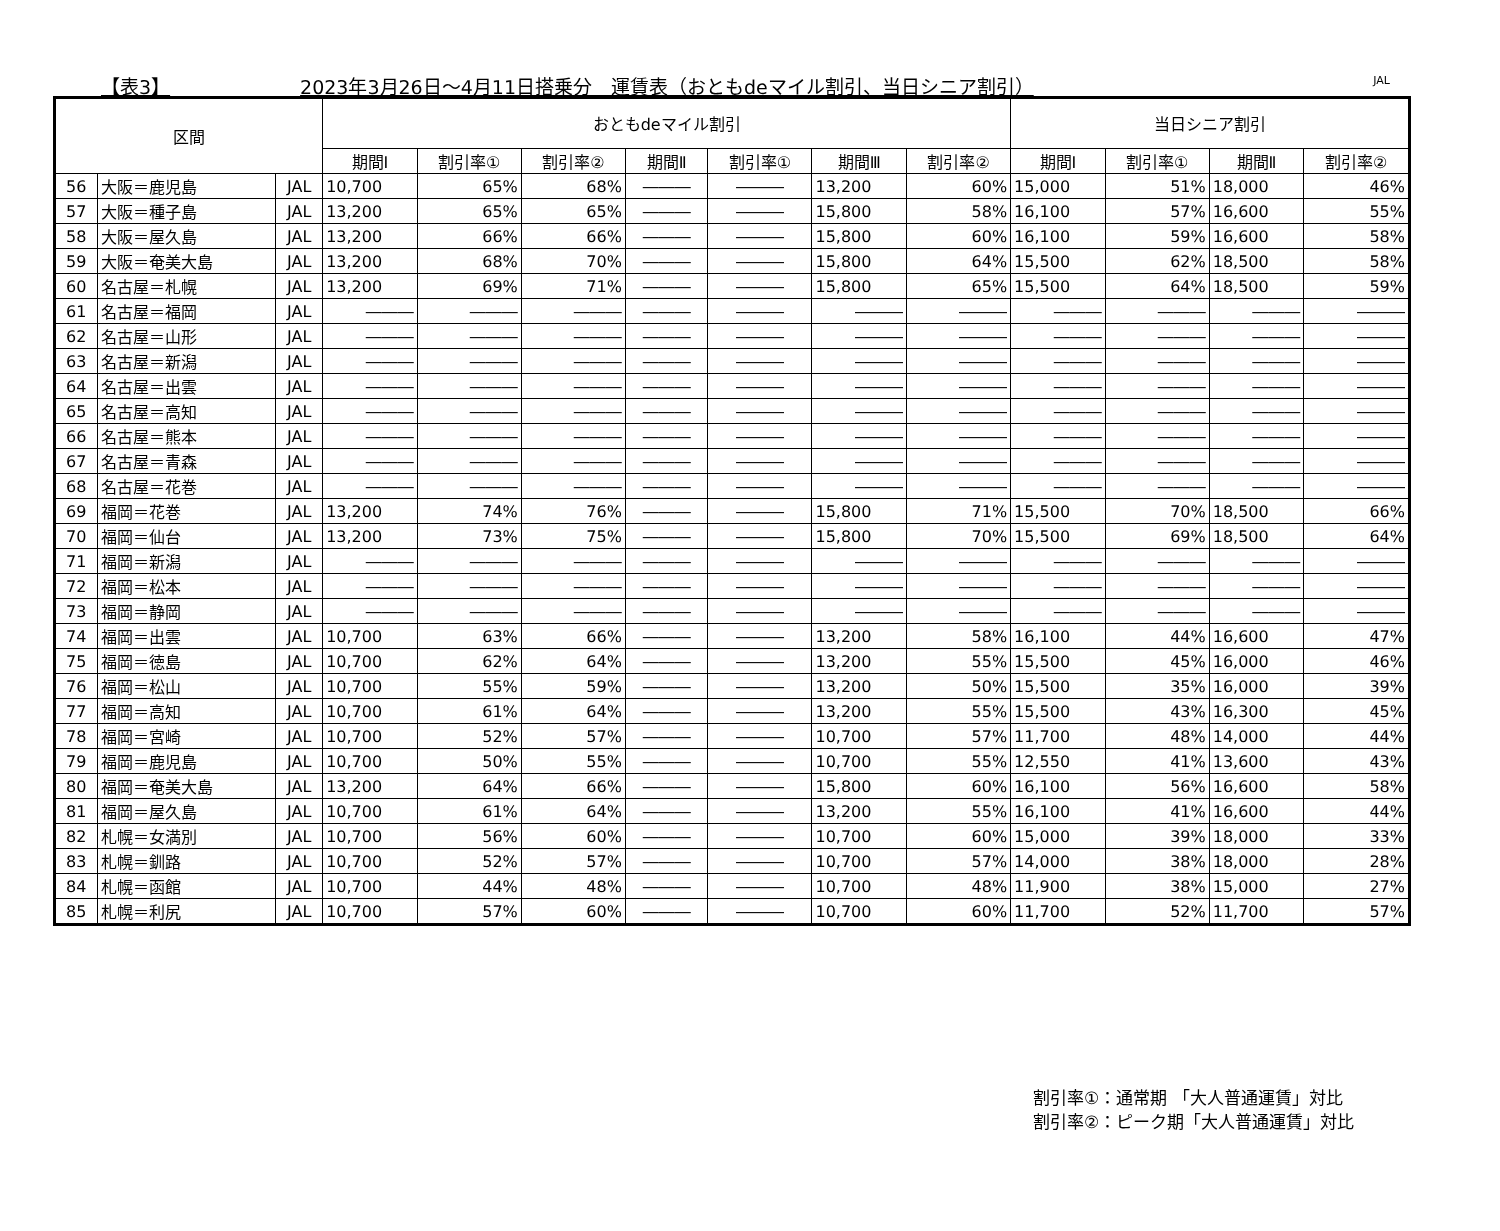【表3】 2023年3月26日～4月11日搭乗分　運賃表（おともdeマイル割引、当日シニア割引） JAL
| 区間 | | | おともdeマイル割引 | | | | | | | 当日シニア割引 | | | |
| --- | --- | --- | --- | --- | --- | --- | --- | --- | --- | --- | --- | --- | --- |
| | | | 期間Ⅰ | 割引率① | 割引率② | 期間Ⅱ | 割引率① | 期間Ⅲ | 割引率② | 期間Ⅰ | 割引率① | 期間Ⅱ | 割引率② |
| 56 | 大阪＝鹿児島 | JAL | 10,700 | 65% | 68% | ――― | ――― | 13,200 | 60% | 15,000 | 51% | 18,000 | 46% |
| 57 | 大阪＝種子島 | JAL | 13,200 | 65% | 65% | ――― | ――― | 15,800 | 58% | 16,100 | 57% | 16,600 | 55% |
| 58 | 大阪＝屋久島 | JAL | 13,200 | 66% | 66% | ――― | ――― | 15,800 | 60% | 16,100 | 59% | 16,600 | 58% |
| 59 | 大阪＝奄美大島 | JAL | 13,200 | 68% | 70% | ――― | ――― | 15,800 | 64% | 15,500 | 62% | 18,500 | 58% |
| 60 | 名古屋＝札幌 | JAL | 13,200 | 69% | 71% | ――― | ――― | 15,800 | 65% | 15,500 | 64% | 18,500 | 59% |
| 61 | 名古屋＝福岡 | JAL | ――― | ――― | ――― | ――― | ――― | ――― | ――― | ――― | ――― | ――― | ――― |
| 62 | 名古屋＝山形 | JAL | ――― | ――― | ――― | ――― | ――― | ――― | ――― | ――― | ――― | ――― | ――― |
| 63 | 名古屋＝新潟 | JAL | ――― | ――― | ――― | ――― | ――― | ――― | ――― | ――― | ――― | ――― | ――― |
| 64 | 名古屋＝出雲 | JAL | ――― | ――― | ――― | ――― | ――― | ――― | ――― | ――― | ――― | ――― | ――― |
| 65 | 名古屋＝高知 | JAL | ――― | ――― | ――― | ――― | ――― | ――― | ――― | ――― | ――― | ――― | ――― |
| 66 | 名古屋＝熊本 | JAL | ――― | ――― | ――― | ――― | ――― | ――― | ――― | ――― | ――― | ――― | ――― |
| 67 | 名古屋＝青森 | JAL | ――― | ――― | ――― | ――― | ――― | ――― | ――― | ――― | ――― | ――― | ――― |
| 68 | 名古屋＝花巻 | JAL | ――― | ――― | ――― | ――― | ――― | ――― | ――― | ――― | ――― | ――― | ――― |
| 69 | 福岡＝花巻 | JAL | 13,200 | 74% | 76% | ――― | ――― | 15,800 | 71% | 15,500 | 70% | 18,500 | 66% |
| 70 | 福岡＝仙台 | JAL | 13,200 | 73% | 75% | ――― | ――― | 15,800 | 70% | 15,500 | 69% | 18,500 | 64% |
| 71 | 福岡＝新潟 | JAL | ――― | ――― | ――― | ――― | ――― | ――― | ――― | ――― | ――― | ――― | ――― |
| 72 | 福岡＝松本 | JAL | ――― | ――― | ――― | ――― | ――― | ――― | ――― | ――― | ――― | ――― | ――― |
| 73 | 福岡＝静岡 | JAL | ――― | ――― | ――― | ――― | ――― | ――― | ――― | ――― | ――― | ――― | ――― |
| 74 | 福岡＝出雲 | JAL | 10,700 | 63% | 66% | ――― | ――― | 13,200 | 58% | 16,100 | 44% | 16,600 | 47% |
| 75 | 福岡＝徳島 | JAL | 10,700 | 62% | 64% | ――― | ――― | 13,200 | 55% | 15,500 | 45% | 16,000 | 46% |
| 76 | 福岡＝松山 | JAL | 10,700 | 55% | 59% | ――― | ――― | 13,200 | 50% | 15,500 | 35% | 16,000 | 39% |
| 77 | 福岡＝高知 | JAL | 10,700 | 61% | 64% | ――― | ――― | 13,200 | 55% | 15,500 | 43% | 16,300 | 45% |
| 78 | 福岡＝宮崎 | JAL | 10,700 | 52% | 57% | ――― | ――― | 10,700 | 57% | 11,700 | 48% | 14,000 | 44% |
| 79 | 福岡＝鹿児島 | JAL | 10,700 | 50% | 55% | ――― | ――― | 10,700 | 55% | 12,550 | 41% | 13,600 | 43% |
| 80 | 福岡＝奄美大島 | JAL | 13,200 | 64% | 66% | ――― | ――― | 15,800 | 60% | 16,100 | 56% | 16,600 | 58% |
| 81 | 福岡＝屋久島 | JAL | 10,700 | 61% | 64% | ――― | ――― | 13,200 | 55% | 16,100 | 41% | 16,600 | 44% |
| 82 | 札幌＝女満別 | JAL | 10,700 | 56% | 60% | ――― | ――― | 10,700 | 60% | 15,000 | 39% | 18,000 | 33% |
| 83 | 札幌＝釧路 | JAL | 10,700 | 52% | 57% | ――― | ――― | 10,700 | 57% | 14,000 | 38% | 18,000 | 28% |
| 84 | 札幌＝函館 | JAL | 10,700 | 44% | 48% | ――― | ――― | 10,700 | 48% | 11,900 | 38% | 15,000 | 27% |
| 85 | 札幌＝利尻 | JAL | 10,700 | 57% | 60% | ――― | ――― | 10,700 | 60% | 11,700 | 52% | 11,700 | 57% |
割引率①：通常期 「大人普通運賃」対比
割引率②：ピーク期「大人普通運賃」対比